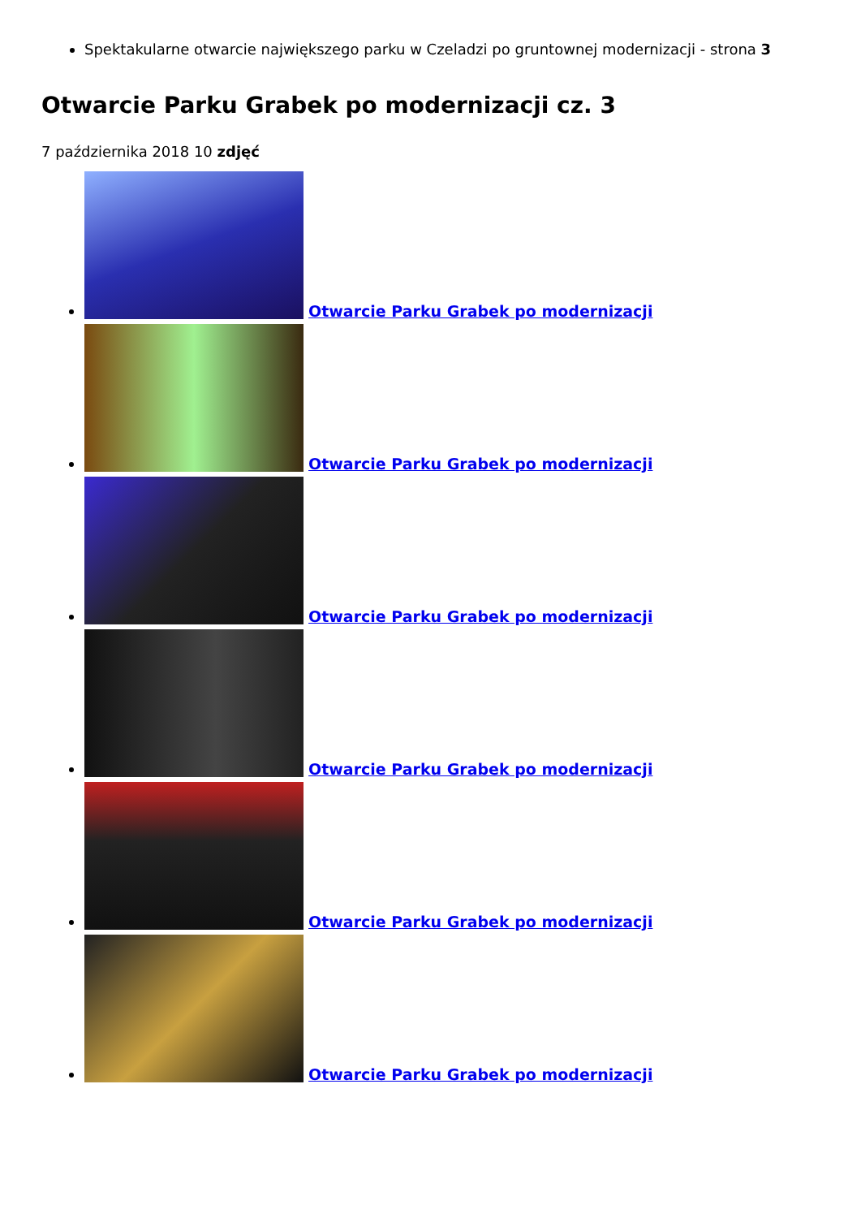Spektakularne otwarcie największego parku w Czeladzi po gruntownej modernizacji - strona 3
Otwarcie Parku Grabek po modernizacji cz. 3
7 października 2018 10 zdjęć
Otwarcie Parku Grabek po modernizacji
Otwarcie Parku Grabek po modernizacji
Otwarcie Parku Grabek po modernizacji
Otwarcie Parku Grabek po modernizacji
Otwarcie Parku Grabek po modernizacji
Otwarcie Parku Grabek po modernizacji